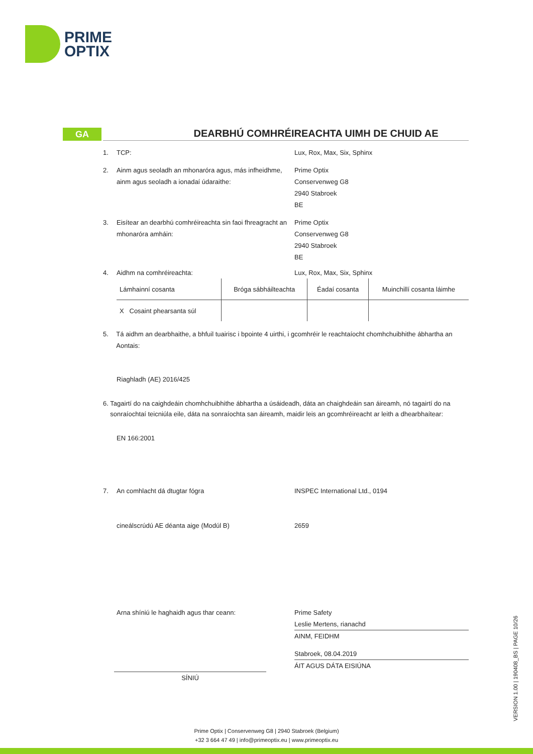PRIME
OPTIX
GA
DEARBHÚ COMHRÉIREACHTA UIMH DE CHUID AE
1. TCP: Lux, Rox, Max, Six, Sphinx
2. Ainm agus seoladh an mhonaróra agus, más infheidhme, ainm agus seoladh a ionadaí údaraithe:
Prime Optix
Conservenweg G8
2940 Stabroek
BE
3. Eisítear an dearbhú comhréireachta sin faoi fhreagracht an mhonaróra amháin:
Prime Optix
Conservenweg G8
2940 Stabroek
BE
4. Aidhm na comhréireachta: Lux, Rox, Max, Six, Sphinx
| Lámhainní cosanta | Bróga sábháilteachta | Éadaí cosanta | Muinchillí cosanta láimhe |
| X Cosaint phearsanta súl | | | |
5. Tá aidhm an dearbhaithe, a bhfuil tuairisc i bpointe 4 uirthi, i gcomhréir le reachtaíocht chomhchuibhithe ábhartha an Aontais:
Riaghladh (AE) 2016/425
6. Tagairtí do na caighdeáin chomhchuibhithe ábhartha a úsáideadh, dáta an chaighdeáin san áireamh, nó tagairtí do na sonraíochtaí teicniúla eile, dáta na sonraíochta san áireamh, maidir leis an gcomhréireacht ar leith a dhearbhaítear:
EN 166:2001
7. An comhlacht dá dtugtar fógra INSPEC International Ltd., 0194
cineálscrúdú AE déanta aige (Modúl B) 2659
Arna shíniú le haghaidh agus thar ceann: Prime Safety
Leslie Mertens, rianachd
AINM, FEIDHM
SÍNIÚ
Stabroek, 08.04.2019
ÁIT AGUS DÁTA EISIÚNA
VERSION 1.00 | 190408_BS | PAGE 10/26
Prime Optix | Conservenweg G8 | 2940 Stabroek (Belgium)
+32 3 664 47 49 | info@primeoptix.eu | www.primeoptix.eu